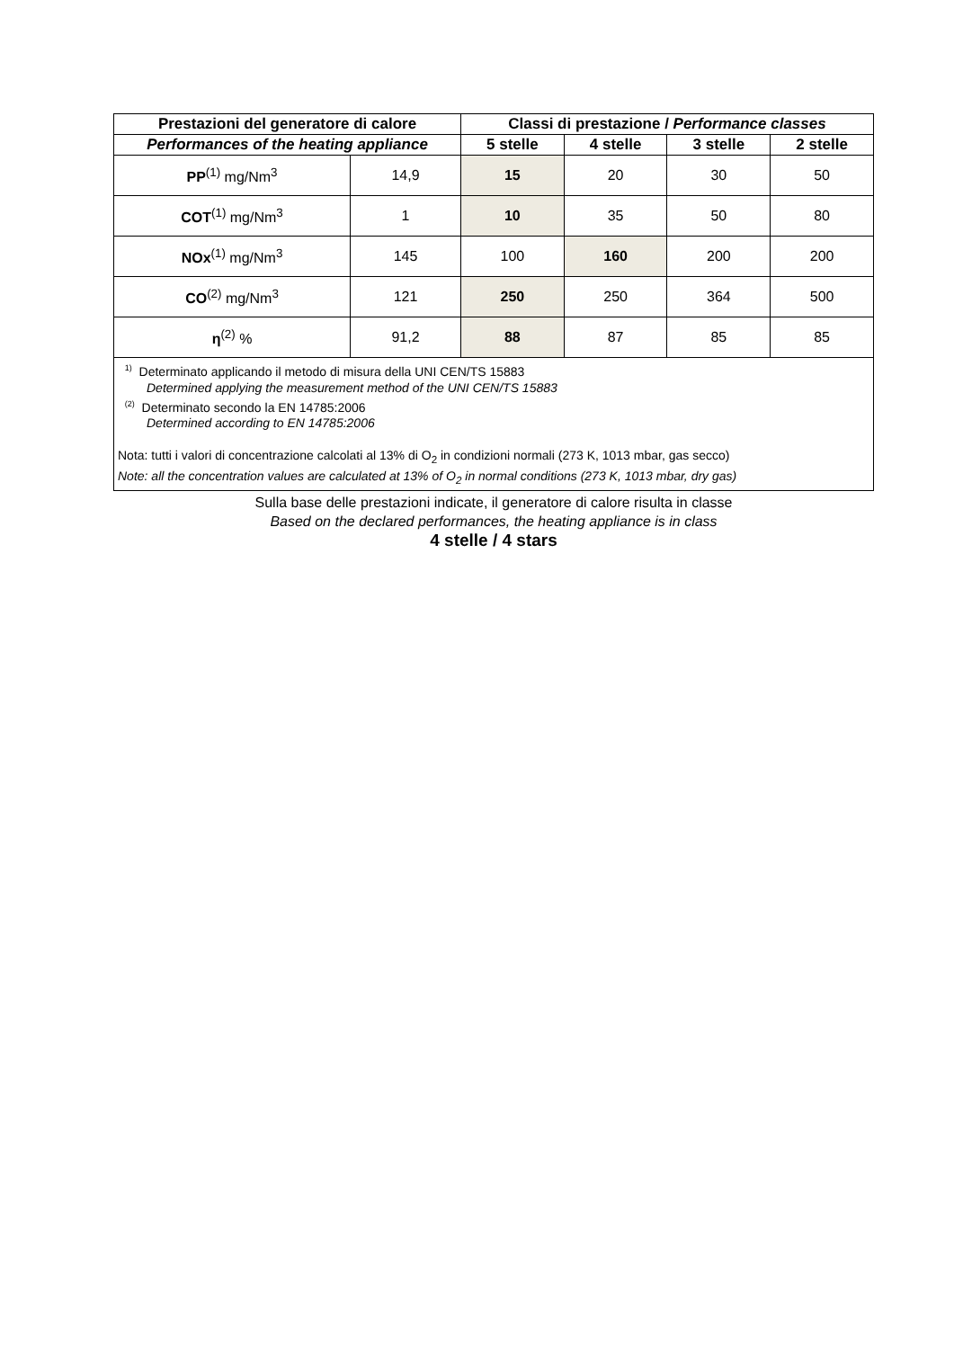| Prestazioni del generatore di calore | | Classi di prestazione / Performance classes | | | |
| --- | --- | --- | --- | --- | --- |
| Performances of the heating appliance | | 5 stelle | 4 stelle | 3 stelle | 2 stelle |
| PP<sup>(1)</sup> mg/Nm<sup>3</sup> | 14,9 | 15 | 20 | 30 | 50 |
| COT<sup>(1)</sup> mg/Nm<sup>3</sup> | 1 | 10 | 35 | 50 | 80 |
| NOx<sup>(1)</sup> mg/Nm<sup>3</sup> | 145 | 100 | 160 | 200 | 200 |
| CO<sup>(2)</sup> mg/Nm<sup>3</sup> | 121 | 250 | 250 | 364 | 500 |
| η<sup>(2)</sup> % | 91,2 | 88 | 87 | 85 | 85 |
<sup>1)</sup> Determinato applicando il metodo di misura della UNI CEN/TS 15883
Determined applying the measurement method of the UNI CEN/TS 15883
<sup>(2)</sup> Determinato secondo la EN 14785:2006
Determined according to EN 14785:2006
Nota: tutti i valori di concentrazione calcolati al 13% di O<sub>2</sub> in condizioni normali (273 K, 1013 mbar, gas secco)
Note: all the concentration values are calculated at 13% of O<sub>2</sub> in normal conditions (273 K, 1013 mbar, dry gas)
Sulla base delle prestazioni indicate, il generatore di calore risulta in classe
Based on the declared performances, the heating appliance is in class
4 stelle / 4 stars